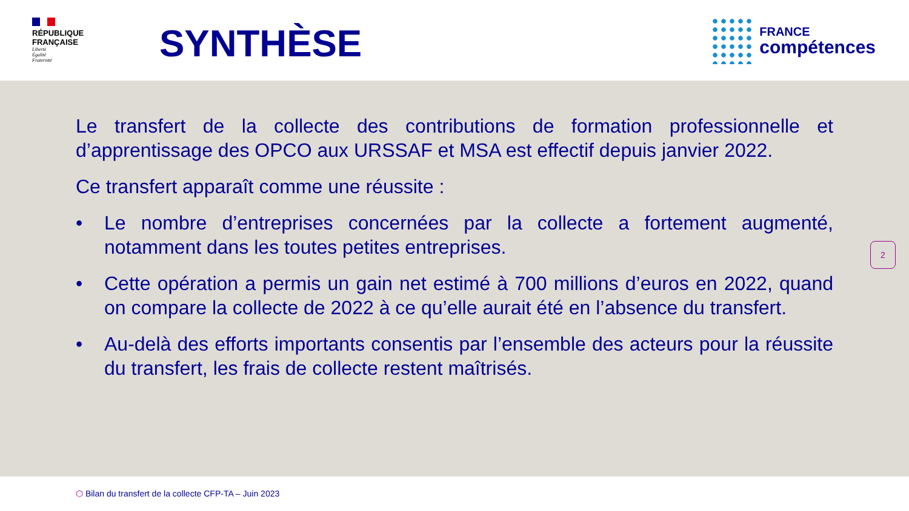RÉPUBLIQUE FRANÇAISE
Liberté
Égalité
Fraternité
SYNTHÈSE
FRANCE
compétences
Le transfert de la collecte des contributions de formation professionnelle et d’apprentissage des OPCO aux URSSAF et MSA est effectif depuis janvier 2022.
Ce transfert apparaît comme une réussite :
• Le nombre d’entreprises concernées par la collecte a fortement augmenté, notamment dans les toutes petites entreprises.
• Cette opération a permis un gain net estimé à 700 millions d’euros en 2022, quand on compare la collecte de 2022 à ce qu’elle aurait été en l’absence du transfert.
• Au-delà des efforts importants consentis par l’ensemble des acteurs pour la réussite du transfert, les frais de collecte restent maîtrisés.
2
⬡ Bilan du transfert de la collecte CFP-TA – Juin 2023